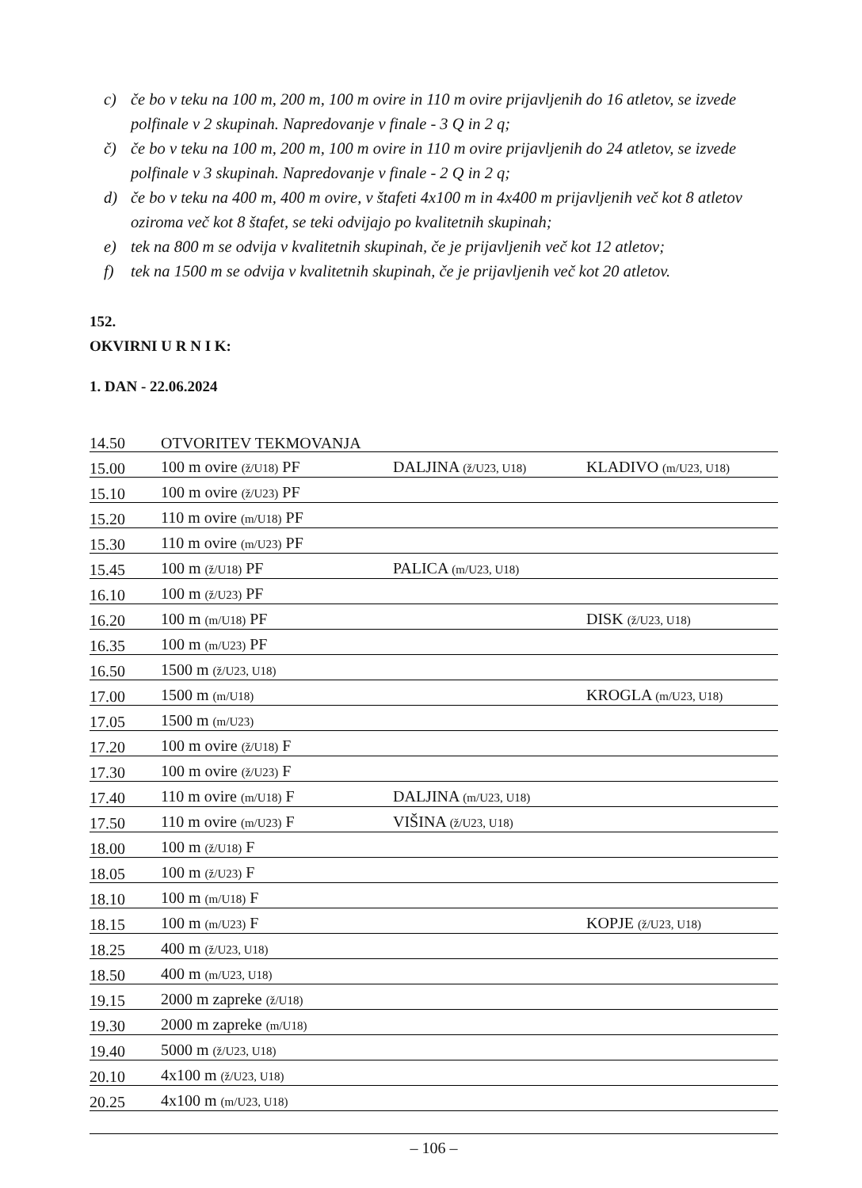c) če bo v teku na 100 m, 200 m, 100 m ovire in 110 m ovire prijavljenih do 16 atletov, se izvede polfinale v 2 skupinah. Napredovanje v finale - 3 Q in 2 q;
č) če bo v teku na 100 m, 200 m, 100 m ovire in 110 m ovire prijavljenih do 24 atletov, se izvede polfinale v 3 skupinah. Napredovanje v finale - 2 Q in 2 q;
d) če bo v teku na 400 m, 400 m ovire, v štafeti 4x100 m in 4x400 m prijavljenih več kot 8 atletov oziroma več kot 8 štafet, se teki odvijajo po kvalitetnih skupinah;
e) tek na 800 m se odvija v kvalitetnih skupinah, če je prijavljenih več kot 12 atletov;
f) tek na 1500 m se odvija v kvalitetnih skupinah, če je prijavljenih več kot 20 atletov.
152.
OKVIRNI U R N I K:
1. DAN - 22.06.2024
| 14.50 | OTVORITEV TEKMOVANJA | | |
| 15.00 | 100 m ovire (ž/U18) PF | DALJINA (ž/U23, U18) | KLADIVO (m/U23, U18) |
| 15.10 | 100 m ovire (ž/U23) PF | | |
| 15.20 | 110 m ovire (m/U18) PF | | |
| 15.30 | 110 m ovire (m/U23) PF | | |
| 15.45 | 100 m (ž/U18) PF | PALICA (m/U23, U18) | |
| 16.10 | 100 m (ž/U23) PF | | |
| 16.20 | 100 m (m/U18) PF | | DISK (ž/U23, U18) |
| 16.35 | 100 m (m/U23) PF | | |
| 16.50 | 1500 m (ž/U23, U18) | | |
| 17.00 | 1500 m (m/U18) | | KROGLA (m/U23, U18) |
| 17.05 | 1500 m (m/U23) | | |
| 17.20 | 100 m ovire (ž/U18) F | | |
| 17.30 | 100 m ovire (ž/U23) F | | |
| 17.40 | 110 m ovire (m/U18) F | DALJINA (m/U23, U18) | |
| 17.50 | 110 m ovire (m/U23) F | VIŠINA (ž/U23, U18) | |
| 18.00 | 100 m (ž/U18) F | | |
| 18.05 | 100 m (ž/U23) F | | |
| 18.10 | 100 m (m/U18) F | | |
| 18.15 | 100 m (m/U23) F | | KOPJE (ž/U23, U18) |
| 18.25 | 400 m (ž/U23, U18) | | |
| 18.50 | 400 m (m/U23, U18) | | |
| 19.15 | 2000 m zapreke (ž/U18) | | |
| 19.30 | 2000 m zapreke (m/U18) | | |
| 19.40 | 5000 m (ž/U23, U18) | | |
| 20.10 | 4x100 m (ž/U23, U18) | | |
| 20.25 | 4x100 m (m/U23, U18) | | |
– 106 –